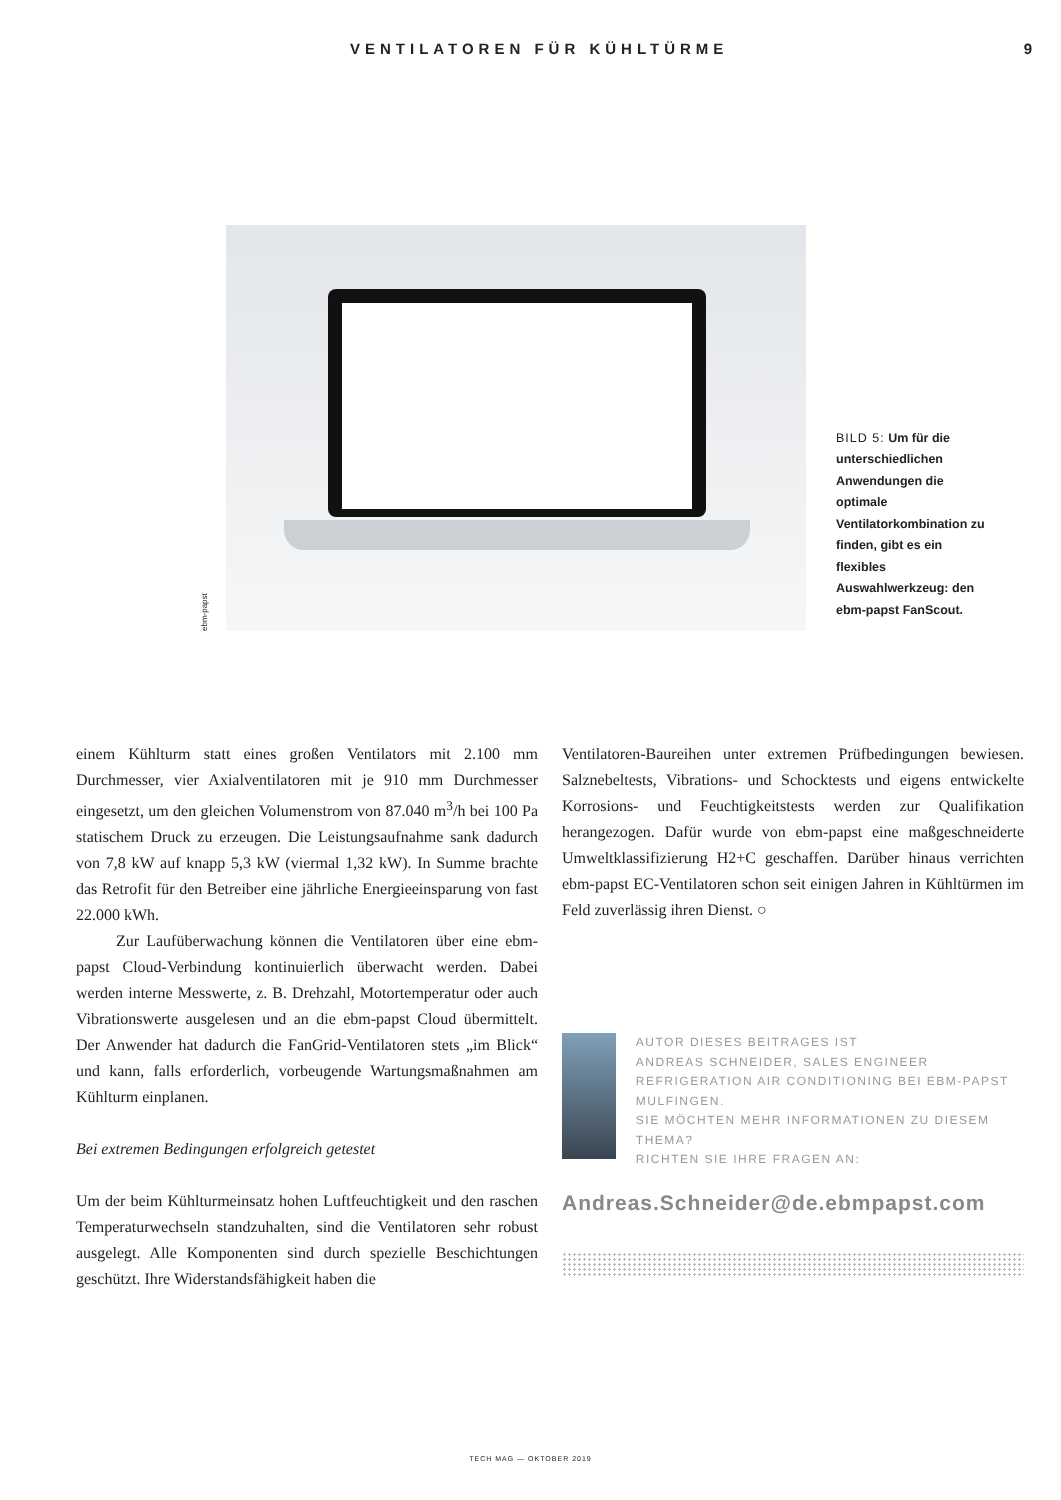VENTILATOREN FÜR KÜHLTÜRME 9
ebm-papst
BILD 5: Um für die unterschiedlichen Anwendungen die optimale Ventilatorkombination zu finden, gibt es ein flexibles Auswahlwerkzeug: den ebm-papst FanScout.
einem Kühlturm statt eines großen Ventilators mit 2.100 mm Durchmesser, vier Axialventilatoren mit je 910 mm Durchmesser eingesetzt, um den gleichen Volumenstrom von 87.040 m<sup>3</sup>/h bei 100 Pa statischem Druck zu erzeugen. Die Leistungsaufnahme sank dadurch von 7,8 kW auf knapp 5,3 kW (viermal 1,32 kW). In Summe brachte das Retrofit für den Betreiber eine jährliche Energieeinsparung von fast 22.000 kWh.
Zur Laufüberwachung können die Ventilatoren über eine ebm-papst Cloud-Verbindung kontinuierlich überwacht werden. Dabei werden interne Messwerte, z. B. Drehzahl, Motortemperatur oder auch Vibrationswerte ausgelesen und an die ebm-papst Cloud übermittelt. Der Anwender hat dadurch die FanGrid-Ventilatoren stets „im Blick“ und kann, falls erforderlich, vorbeugende Wartungsmaßnahmen am Kühlturm einplanen.
Bei extremen Bedingungen erfolgreich getestet
Um der beim Kühlturmeinsatz hohen Luftfeuchtigkeit und den raschen Temperaturwechseln standzuhalten, sind die Ventilatoren sehr robust ausgelegt. Alle Komponenten sind durch spezielle Beschichtungen geschützt. Ihre Widerstandsfähigkeit haben die
Ventilatoren-Baureihen unter extremen Prüfbedingungen bewiesen. Salznebeltests, Vibrations- und Schocktests und eigens entwickelte Korrosions- und Feuchtigkeitstests werden zur Qualifikation herangezogen. Dafür wurde von ebm-papst eine maßgeschneiderte Umweltklassifizierung H2+C geschaffen. Darüber hinaus verrichten ebm-papst EC-Ventilatoren schon seit einigen Jahren in Kühltürmen im Feld zuverlässig ihren Dienst. ○
AUTOR DIESES BEITRAGES IST
ANDREAS SCHNEIDER, SALES ENGINEER REFRIGERATION AIR CONDITIONING BEI EBM-PAPST MULFINGEN.
SIE MÖCHTEN MEHR INFORMATIONEN ZU DIESEM THEMA?
RICHTEN SIE IHRE FRAGEN AN:
Andreas.Schneider@de.ebmpapst.com
TECH MAG — OKTOBER 2019